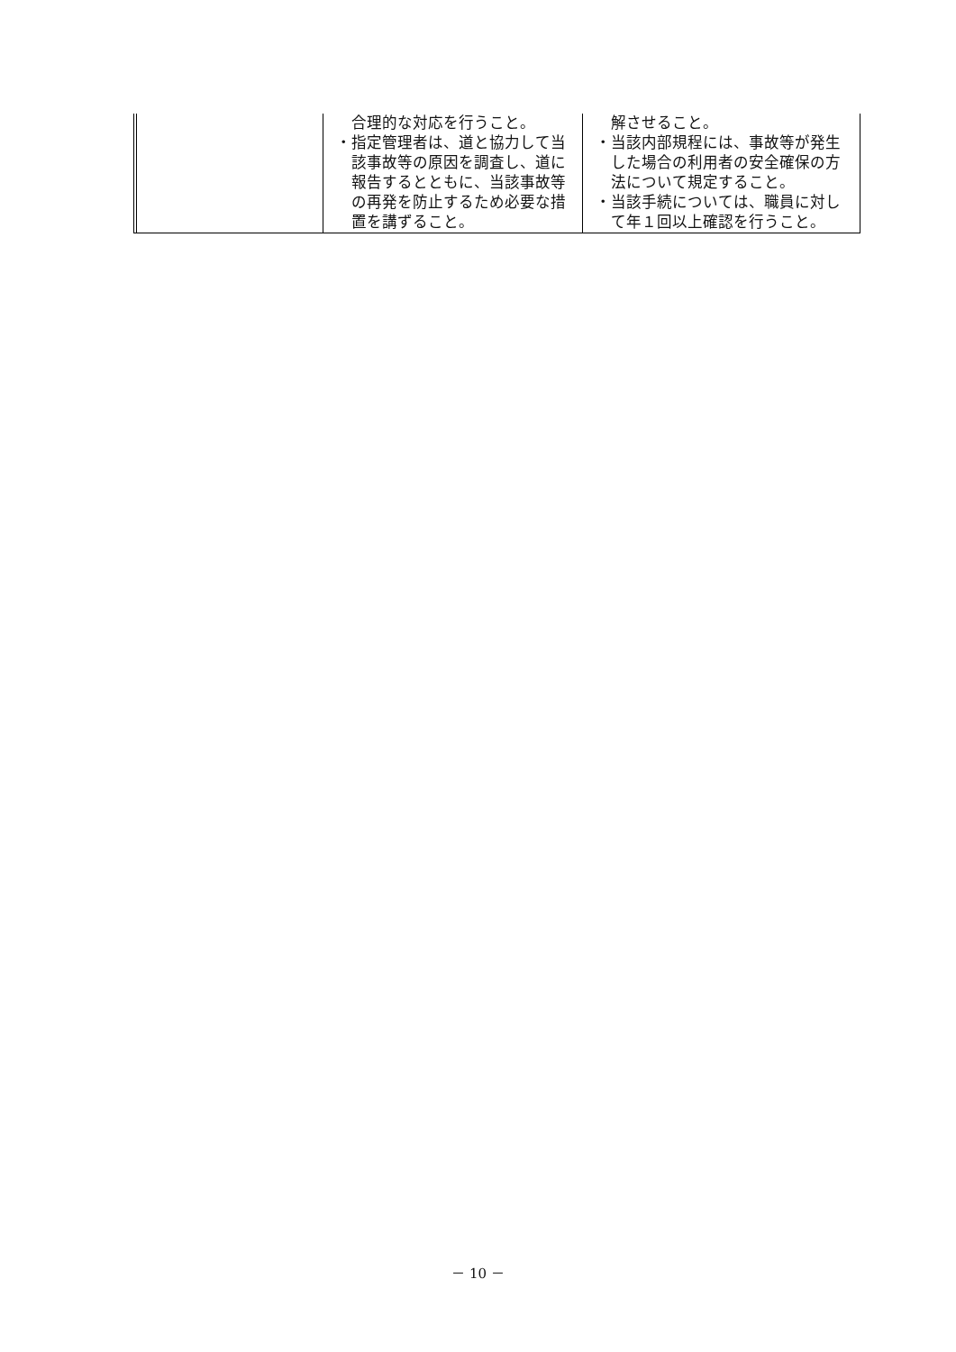| | | 合理的な対応を行うこと。 ・指定管理者は、道と協力して当該事故等の原因を調査し、道に報告するとともに、当該事故等の再発を防止するため必要な措置を講ずること。 | 解させること。 ・当該内部規程には、事故等が発生した場合の利用者の安全確保の方法について規定すること。 ・当該手続については、職員に対して年１回以上確認を行うこと。 |
－ 10 －